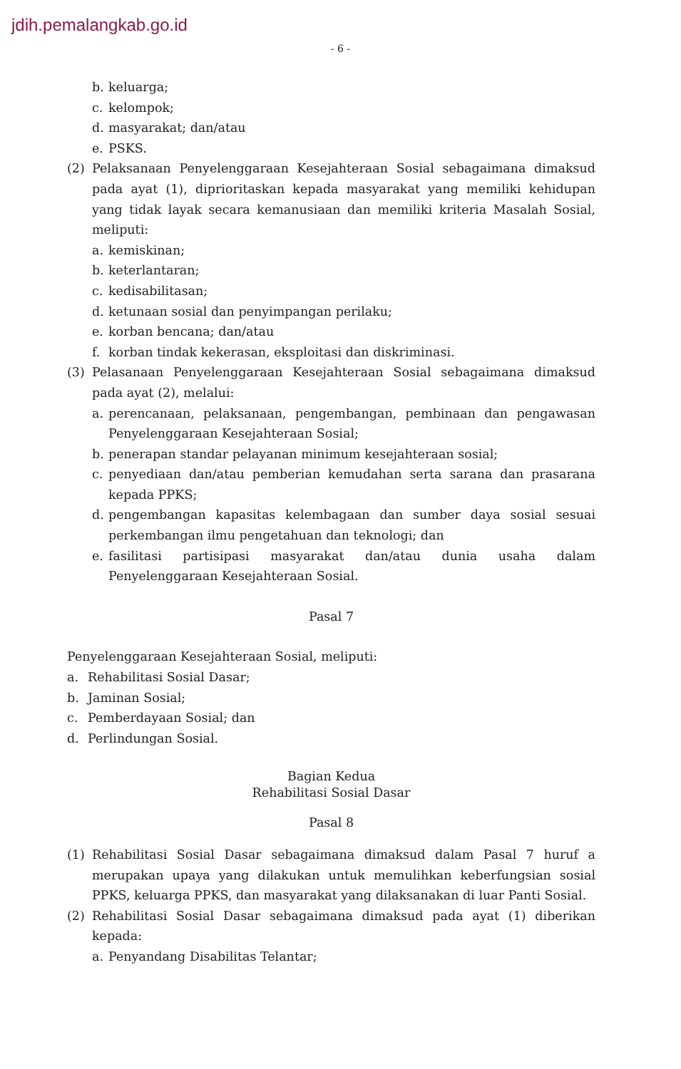jdih.pemalangkab.go.id
- 6 -
b. keluarga;
c. kelompok;
d. masyarakat; dan/atau
e. PSKS.
(2) Pelaksanaan Penyelenggaraan Kesejahteraan Sosial sebagaimana dimaksud pada ayat (1), diprioritaskan kepada masyarakat yang memiliki kehidupan yang tidak layak secara kemanusiaan dan memiliki kriteria Masalah Sosial, meliputi:
a. kemiskinan;
b. keterlantaran;
c. kedisabilitasan;
d. ketunaan sosial dan penyimpangan perilaku;
e. korban bencana; dan/atau
f. korban tindak kekerasan, eksploitasi dan diskriminasi.
(3) Pelasanaan Penyelenggaraan Kesejahteraan Sosial sebagaimana dimaksud pada ayat (2), melalui:
a. perencanaan, pelaksanaan, pengembangan, pembinaan dan pengawasan Penyelenggaraan Kesejahteraan Sosial;
b. penerapan standar pelayanan minimum kesejahteraan sosial;
c. penyediaan dan/atau pemberian kemudahan serta sarana dan prasarana kepada PPKS;
d. pengembangan kapasitas kelembagaan dan sumber daya sosial sesuai perkembangan ilmu pengetahuan dan teknologi; dan
e. fasilitasi partisipasi masyarakat dan/atau dunia usaha dalam Penyelenggaraan Kesejahteraan Sosial.
Pasal 7
Penyelenggaraan Kesejahteraan Sosial, meliputi:
a. Rehabilitasi Sosial Dasar;
b. Jaminan Sosial;
c. Pemberdayaan Sosial; dan
d. Perlindungan Sosial.
Bagian Kedua
Rehabilitasi Sosial Dasar
Pasal 8
(1) Rehabilitasi Sosial Dasar sebagaimana dimaksud dalam Pasal 7 huruf a merupakan upaya yang dilakukan untuk memulihkan keberfungsian sosial PPKS, keluarga PPKS, dan masyarakat yang dilaksanakan di luar Panti Sosial.
(2) Rehabilitasi Sosial Dasar sebagaimana dimaksud pada ayat (1) diberikan kepada:
a. Penyandang Disabilitas Telantar;